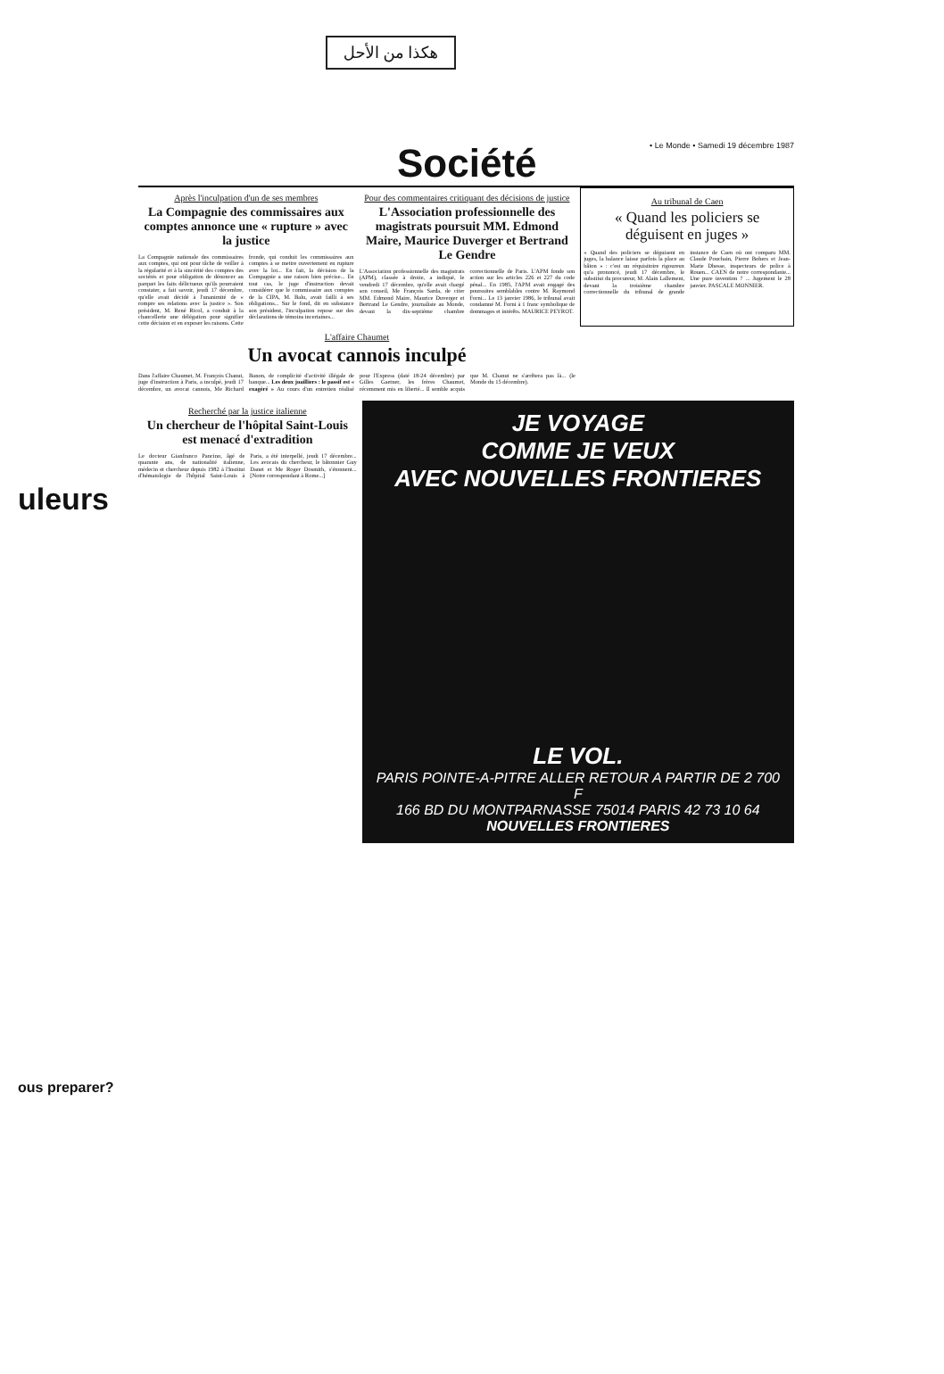هكذا من الأحل
Société
• Le Monde • Samedi 19 décembre 1987
Après l'inculpation d'un de ses membres
La Compagnie des commissaires aux comptes annonce une « rupture » avec la justice
La Compagnie nationale des commissaires aux comptes, qui ont pour tâche de veiller à la régularité et à la sincérité des comptes des sociétés et pour obligation de dénoncer au parquet les faits délictueux qu'ils pourraient constater, a fait savoir, jeudi 17 décembre, qu'elle avait décidé à l'unanimité de « rompre ses relations avec la justice ». Son président, M. René Ricol, a conduit à la chancellerie une délégation pour signifier cette décision et en exposer les raisons. Cette fronde, qui conduit les commissaires aux comptes à se mettre ouvertement en rupture avec la loi... En fait, la décision de la Compagnie a une raison bien précise... En tout cas, le juge d'instruction devait considérer que le commissaire aux comptes de la CIPA, M. Balu, avait failli à ses obligations... Sur le fond, dit en substance son président, l'inculpation repose sur des déclarations de témoins incertaines...
Pour des commentaires critiquant des décisions de justice
L'Association professionnelle des magistrats poursuit MM. Edmond Maire, Maurice Duverger et Bertrand Le Gendre
L'Association professionnelle des magistrats (APM), classée à droite, a indiqué, le vendredi 17 décembre, qu'elle avait chargé son conseil, Me François Sarda, de citer MM. Edmond Maire, Maurice Duverger et Bertrand Le Gendre, journaliste au Monde, devant la dix-septième chambre correctionnelle de Paris. L'APM fonde son action sur les articles 226 et 227 du code pénal... En 1985, l'APM avait engagé des poursuites semblables contre M. Raymond Forni... Le 13 janvier 1986, le tribunal avait condamné M. Forni à 1 franc symbolique de dommages et intérêts. MAURICE PEYROT.
Au tribunal de Caen
« Quand les policiers se déguisent en juges »
« Quand des policiers se déguisent en juges, la balance laisse parfois la place au bâton » : c'est un réquisitoire rigoureux qu'a prononcé, jeudi 17 décembre, le substitut du procureur, M. Alain Lallement, devant la troisième chambre correctionnelle du tribunal de grande instance de Caen où ont comparu MM. Claude Pouchain, Pierre Bohers et Jean-Marie Dhesse, inspecteurs de police à Rouen... CAEN de notre correspondante... Une pure invention ? ... Jugement le 28 janvier. PASCALE MONNIER.
L'affaire Chaumet
Un avocat cannois inculpé
Dans l'affaire Chaumet, M. François Chanut, juge d'instruction à Paris, a inculpé, jeudi 17 décembre, un avocat cannois, Me Richard Banon, de complicité d'activité illégale de banque... Les deux joailliers : le passif est « exagéré » Au cours d'un entretien réalisé pour l'Express (daté 18-24 décembre) par Gilles Gaetner, les frères Chaumet, récemment mis en liberté... Il semble acquis que M. Chanut ne s'arrêtera pas là... (le Monde du 15 décembre).
Recherché par la justice italienne
Un chercheur de l'hôpital Saint-Louis est menacé d'extradition
Le docteur Gianfranco Pancino, âgé de quarante ans, de nationalité italienne, médecin et chercheur depuis 1982 à l'Institut d'hématologie de l'hôpital Saint-Louis à Paris, a été interpellé, jeudi 17 décembre... Les avocats du chercheur, le bâtonnier Guy Danet et Me Roger Dosmith, s'étonnent... [Notre correspondant à Rome...]
JE VOYAGE
COMME JE VEUX
AVEC NOUVELLES FRONTIERES
LE VOL.
PARIS POINTE-A-PITRE ALLER RETOUR A PARTIR DE 2 700 F
166 BD DU MONTPARNASSE 75014 PARIS 42 73 10 64
NOUVELLES FRONTIERES
uleurs
ous preparer?